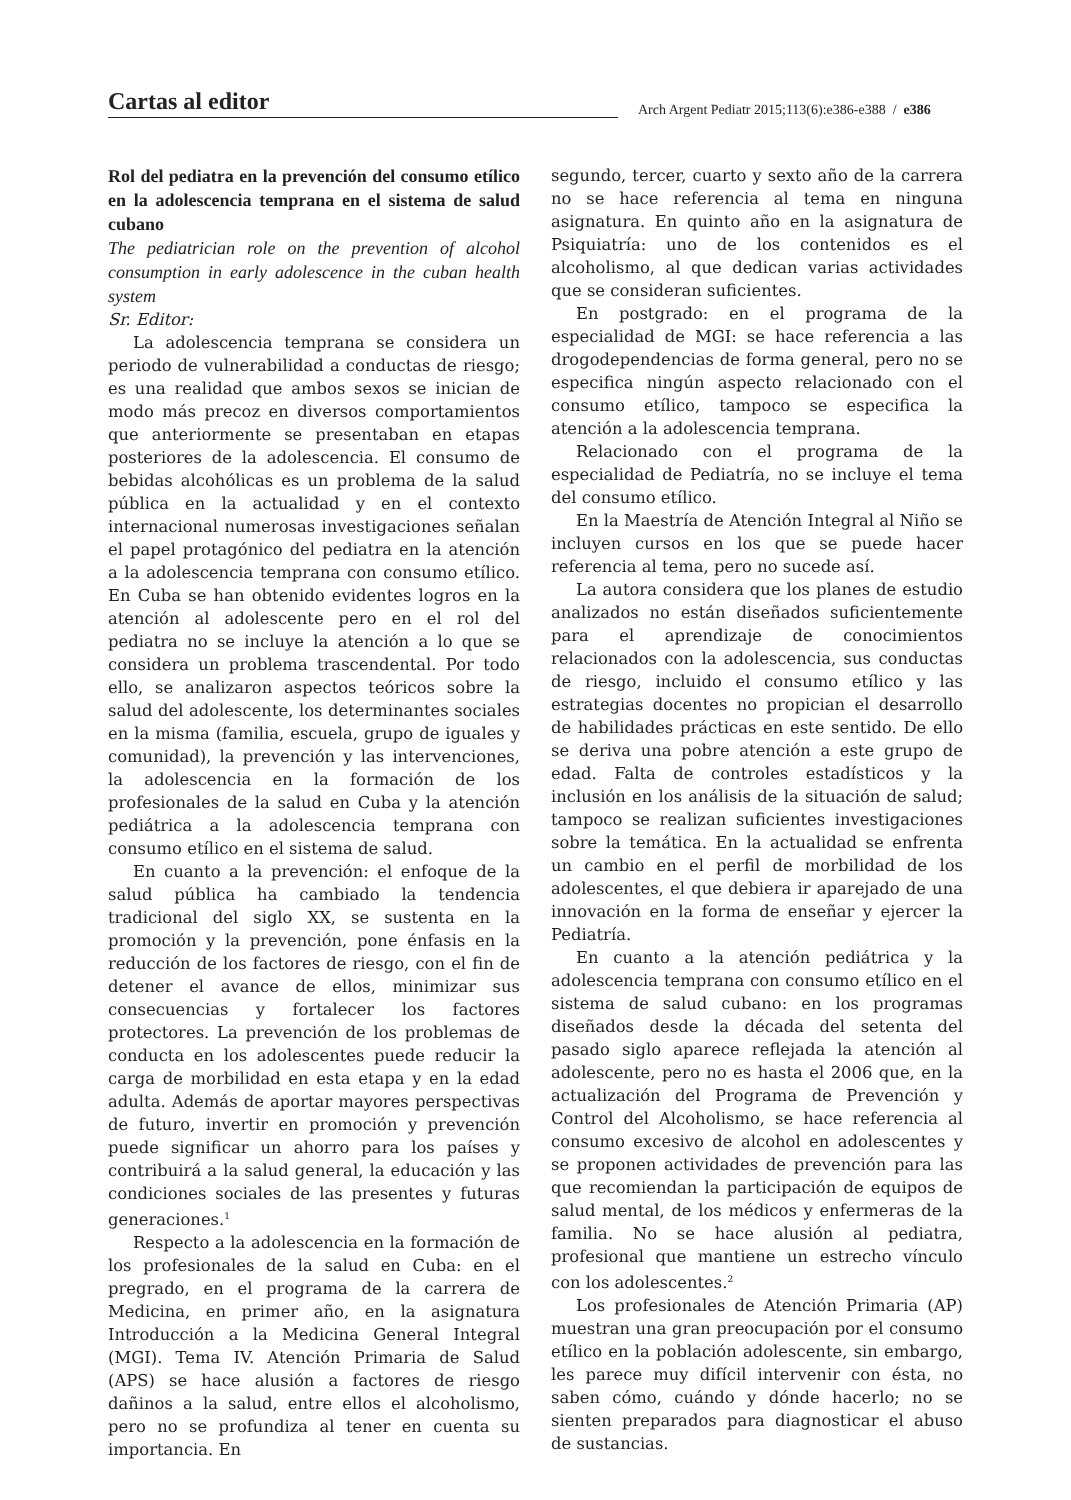Cartas al editor
Arch Argent Pediatr 2015;113(6):e386-e388 / e386
Rol del pediatra en la prevención del consumo etílico en la adolescencia temprana en el sistema de salud cubano
The pediatrician role on the prevention of alcohol consumption in early adolescence in the cuban health system
Sr. Editor:
La adolescencia temprana se considera un periodo de vulnerabilidad a conductas de riesgo; es una realidad que ambos sexos se inician de modo más precoz en diversos comportamientos que anteriormente se presentaban en etapas posteriores de la adolescencia. El consumo de bebidas alcohólicas es un problema de la salud pública en la actualidad y en el contexto internacional numerosas investigaciones señalan el papel protagónico del pediatra en la atención a la adolescencia temprana con consumo etílico. En Cuba se han obtenido evidentes logros en la atención al adolescente pero en el rol del pediatra no se incluye la atención a lo que se considera un problema trascendental. Por todo ello, se analizaron aspectos teóricos sobre la salud del adolescente, los determinantes sociales en la misma (familia, escuela, grupo de iguales y comunidad), la prevención y las intervenciones, la adolescencia en la formación de los profesionales de la salud en Cuba y la atención pediátrica a la adolescencia temprana con consumo etílico en el sistema de salud.
En cuanto a la prevención: el enfoque de la salud pública ha cambiado la tendencia tradicional del siglo XX, se sustenta en la promoción y la prevención, pone énfasis en la reducción de los factores de riesgo, con el fin de detener el avance de ellos, minimizar sus consecuencias y fortalecer los factores protectores. La prevención de los problemas de conducta en los adolescentes puede reducir la carga de morbilidad en esta etapa y en la edad adulta. Además de aportar mayores perspectivas de futuro, invertir en promoción y prevención puede significar un ahorro para los países y contribuirá a la salud general, la educación y las condiciones sociales de las presentes y futuras generaciones.<sup>1</sup>
Respecto a la adolescencia en la formación de los profesionales de la salud en Cuba: en el pregrado, en el programa de la carrera de Medicina, en primer año, en la asignatura Introducción a la Medicina General Integral (MGI). Tema IV. Atención Primaria de Salud (APS) se hace alusión a factores de riesgo dañinos a la salud, entre ellos el alcoholismo, pero no se profundiza al tener en cuenta su importancia. En
segundo, tercer, cuarto y sexto año de la carrera no se hace referencia al tema en ninguna asignatura. En quinto año en la asignatura de Psiquiatría: uno de los contenidos es el alcoholismo, al que dedican varias actividades que se consideran suficientes.
En postgrado: en el programa de la especialidad de MGI: se hace referencia a las drogodependencias de forma general, pero no se especifica ningún aspecto relacionado con el consumo etílico, tampoco se especifica la atención a la adolescencia temprana.
Relacionado con el programa de la especialidad de Pediatría, no se incluye el tema del consumo etílico.
En la Maestría de Atención Integral al Niño se incluyen cursos en los que se puede hacer referencia al tema, pero no sucede así.
La autora considera que los planes de estudio analizados no están diseñados suficientemente para el aprendizaje de conocimientos relacionados con la adolescencia, sus conductas de riesgo, incluido el consumo etílico y las estrategias docentes no propician el desarrollo de habilidades prácticas en este sentido. De ello se deriva una pobre atención a este grupo de edad. Falta de controles estadísticos y la inclusión en los análisis de la situación de salud; tampoco se realizan suficientes investigaciones sobre la temática. En la actualidad se enfrenta un cambio en el perfil de morbilidad de los adolescentes, el que debiera ir aparejado de una innovación en la forma de enseñar y ejercer la Pediatría.
En cuanto a la atención pediátrica y la adolescencia temprana con consumo etílico en el sistema de salud cubano: en los programas diseñados desde la década del setenta del pasado siglo aparece reflejada la atención al adolescente, pero no es hasta el 2006 que, en la actualización del Programa de Prevención y Control del Alcoholismo, se hace referencia al consumo excesivo de alcohol en adolescentes y se proponen actividades de prevención para las que recomiendan la participación de equipos de salud mental, de los médicos y enfermeras de la familia. No se hace alusión al pediatra, profesional que mantiene un estrecho vínculo con los adolescentes.<sup>2</sup>
Los profesionales de Atención Primaria (AP) muestran una gran preocupación por el consumo etílico en la población adolescente, sin embargo, les parece muy difícil intervenir con ésta, no saben cómo, cuándo y dónde hacerlo; no se sienten preparados para diagnosticar el abuso de sustancias.